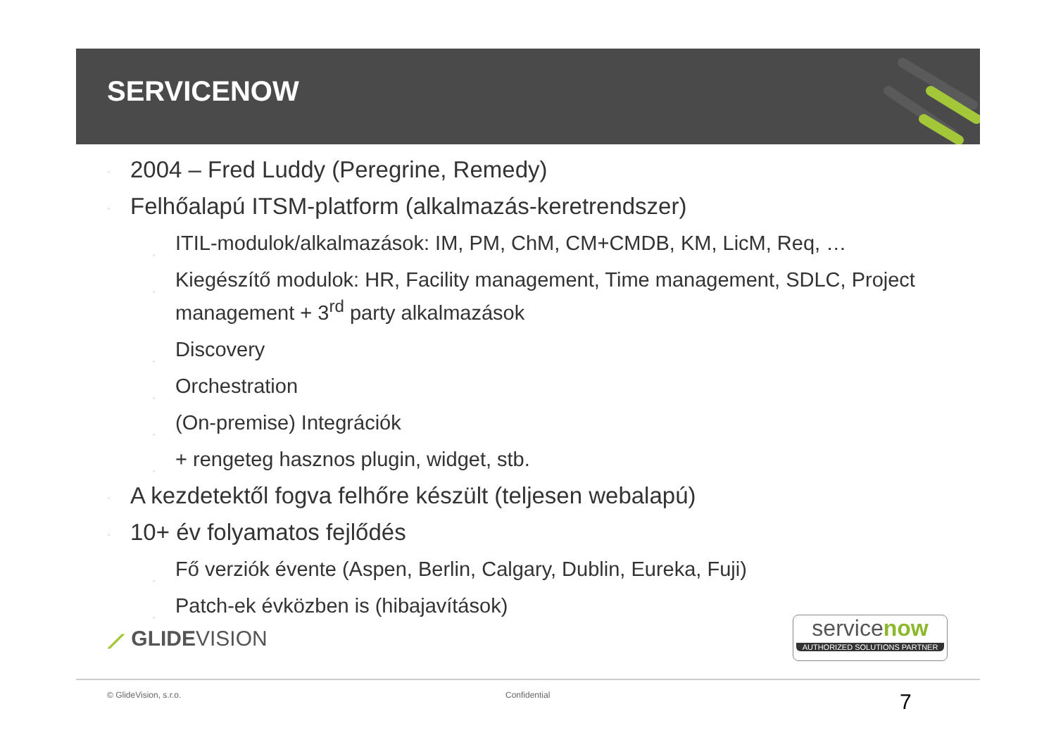SERVICENOW
▫ 2004 – Fred Luddy (Peregrine, Remedy)
▫ Felhőalapú ITSM-platform (alkalmazás-keretrendszer)
▫ ITIL-modulok/alkalmazások: IM, PM, ChM, CM+CMDB, KM, LicM, Req, …
▫ Kiegészítő modulok: HR, Facility management, Time management, SDLC, Project management + 3<sup>rd</sup> party alkalmazások
▫ Discovery
▫ Orchestration
▫ (On-premise) Integrációk
▫ + rengeteg hasznos plugin, widget, stb.
▫ A kezdetektől fogva felhőre készült (teljesen webalapú)
▫ 10+ év folyamatos fejlődés
▫ Fő verziók évente (Aspen, Berlin, Calgary, Dublin, Eureka, Fuji)
▫ Patch-ek évközben is (hibajavítások)
⟋ GLIDEVISION
servicenow
AUTHORIZED SOLUTIONS PARTNER
© GlideVision, s.r.o. Confidential 7